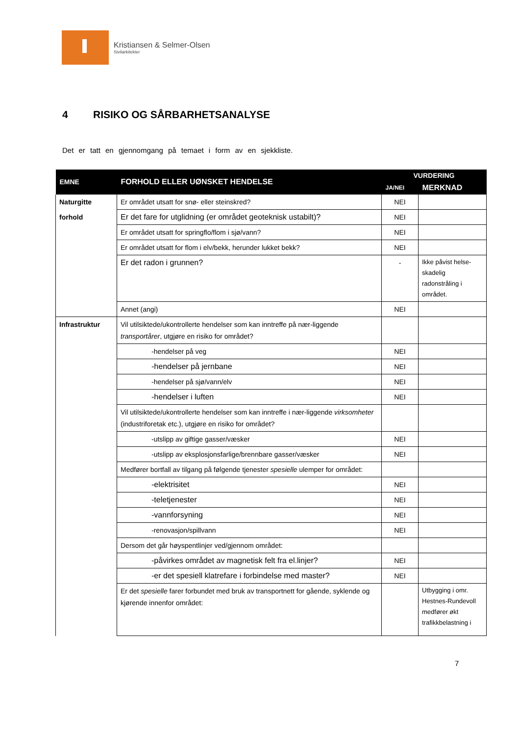Kristiansen & Selmer-Olsen
Sivilarkitekter
4 RISIKO OG SÅRBARHETSANALYSE
Det er tatt en gjennomgang på temaet i form av en sjekkliste.
| EMNE | FORHOLD ELLER UØNSKET HENDELSE | VURDERING | |
| --- | --- | --- | --- |
| | | JA/NEI | MERKNAD |
| Naturgitte | Er området utsatt for snø- eller steinskred? | NEI | |
| forhold | Er det fare for utglidning (er området geoteknisk ustabilt)? | NEI | |
| | Er området utsatt for springflo/flom i sjø/vann? | NEI | |
| | Er området utsatt for flom i elv/bekk, herunder lukket bekk? | NEI | |
| | Er det radon i grunnen? | - | Ikke påvist helse-skadelig radonstråling i området. |
| | Annet (angi) | NEI | |
| Infrastruktur | Vil utilsiktede/ukontrollerte hendelser som kan inntreffe på nær-liggende transportårer , utgjøre en risiko for området? | | |
| | -hendelser på veg | NEI | |
| | -hendelser på jernbane | NEI | |
| | -hendelser på sjø/vann/elv | NEI | |
| | -hendelser i luften | NEI | |
| | Vil utilsiktede/ukontrollerte hendelser som kan inntreffe i nær-liggende virksomheter (industriforetak etc.), utgjøre en risiko for området? | | |
| | -utslipp av giftige gasser/væsker | NEI | |
| | -utslipp av eksplosjonsfarlige/brennbare gasser/væsker | NEI | |
| | Medfører bortfall av tilgang på følgende tjenester spesielle ulemper for området: | | |
| | -elektrisitet | NEI | |
| | -teletjenester | NEI | |
| | -vannforsyning | NEI | |
| | -renovasjon/spillvann | NEI | |
| | Dersom det går høyspentlinjer ved/gjennom området: | | |
| | -påvirkes området av magnetisk felt fra el.linjer? | NEI | |
| | -er det spesiell klatrefare i forbindelse med master? | NEI | |
| | Er det spesielle farer forbundet med bruk av transportnett for gående, syklende og kjørende innenfor området: | | Utbygging i omr. Hestnes-Rundevoll medfører økt trafikkbelastning i |
7